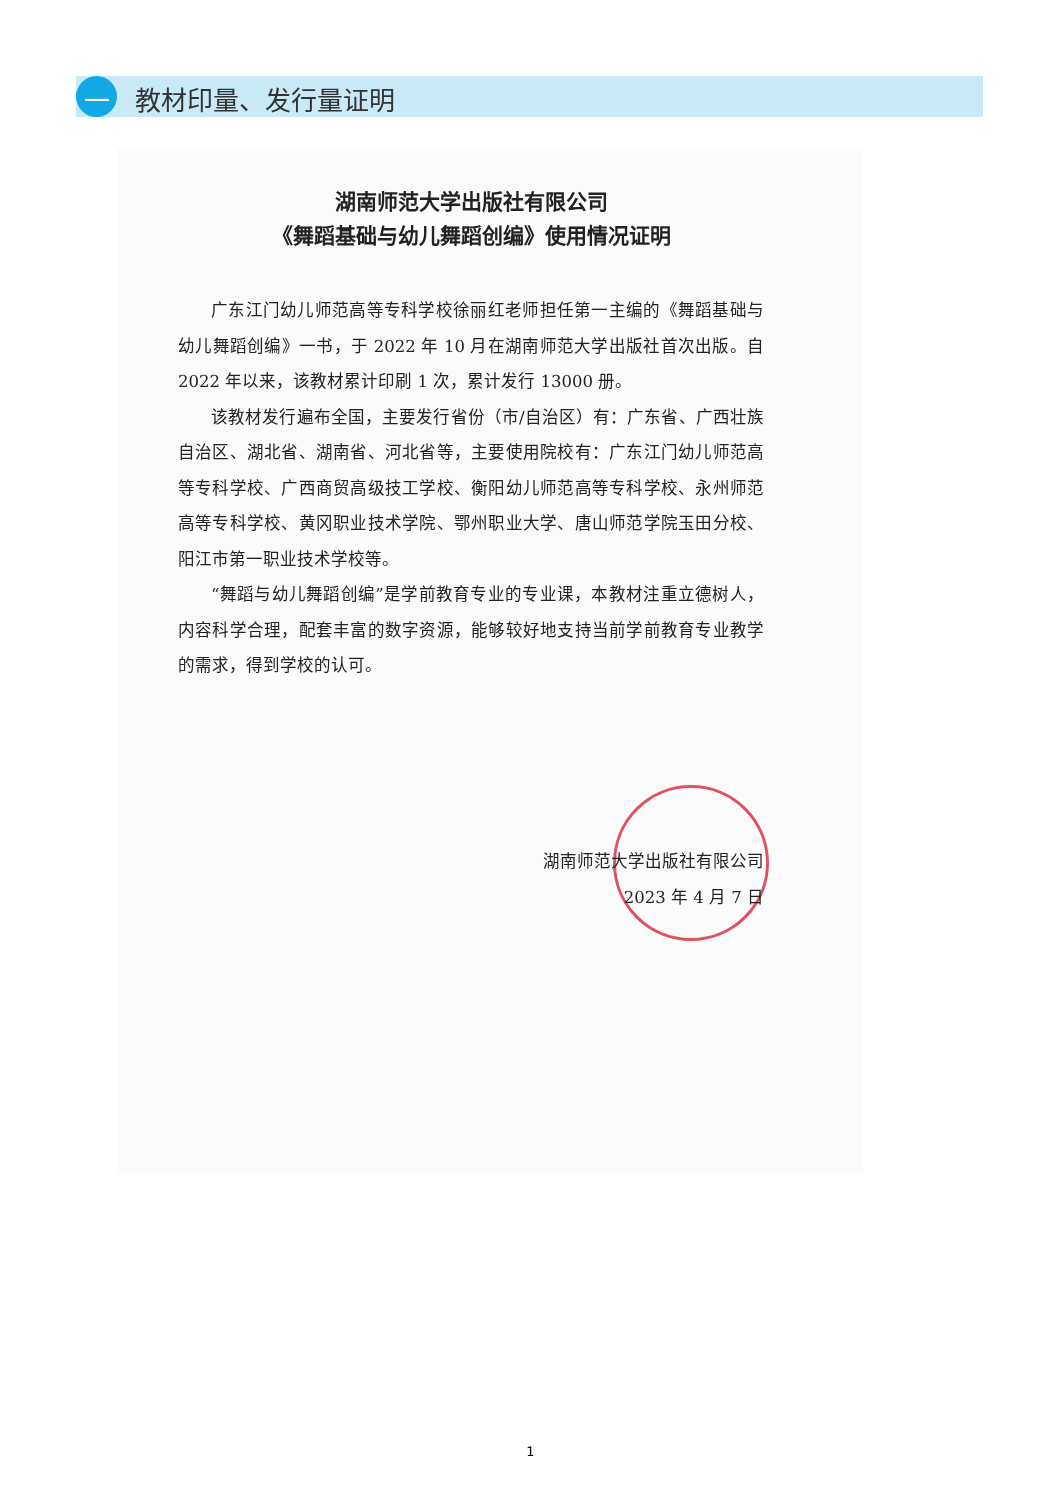一 教材印量、发行量证明
湖南师范大学出版社有限公司
《舞蹈基础与幼儿舞蹈创编》使用情况证明
广东江门幼儿师范高等专科学校徐丽红老师担任第一主编的《舞蹈基础与幼儿舞蹈创编》一书，于 2022 年 10 月在湖南师范大学出版社首次出版。自 2022 年以来，该教材累计印刷 1 次，累计发行 13000 册。
该教材发行遍布全国，主要发行省份（市/自治区）有：广东省、广西壮族自治区、湖北省、湖南省、河北省等，主要使用院校有：广东江门幼儿师范高等专科学校、广西商贸高级技工学校、衡阳幼儿师范高等专科学校、永州师范高等专科学校、黄冈职业技术学院、鄂州职业大学、唐山师范学院玉田分校、阳江市第一职业技术学校等。
“舞蹈与幼儿舞蹈创编”是学前教育专业的专业课，本教材注重立德树人，内容科学合理，配套丰富的数字资源，能够较好地支持当前学前教育专业教学的需求，得到学校的认可。
湖南师范大学出版社有限公司
2023 年 4 月 7 日
1